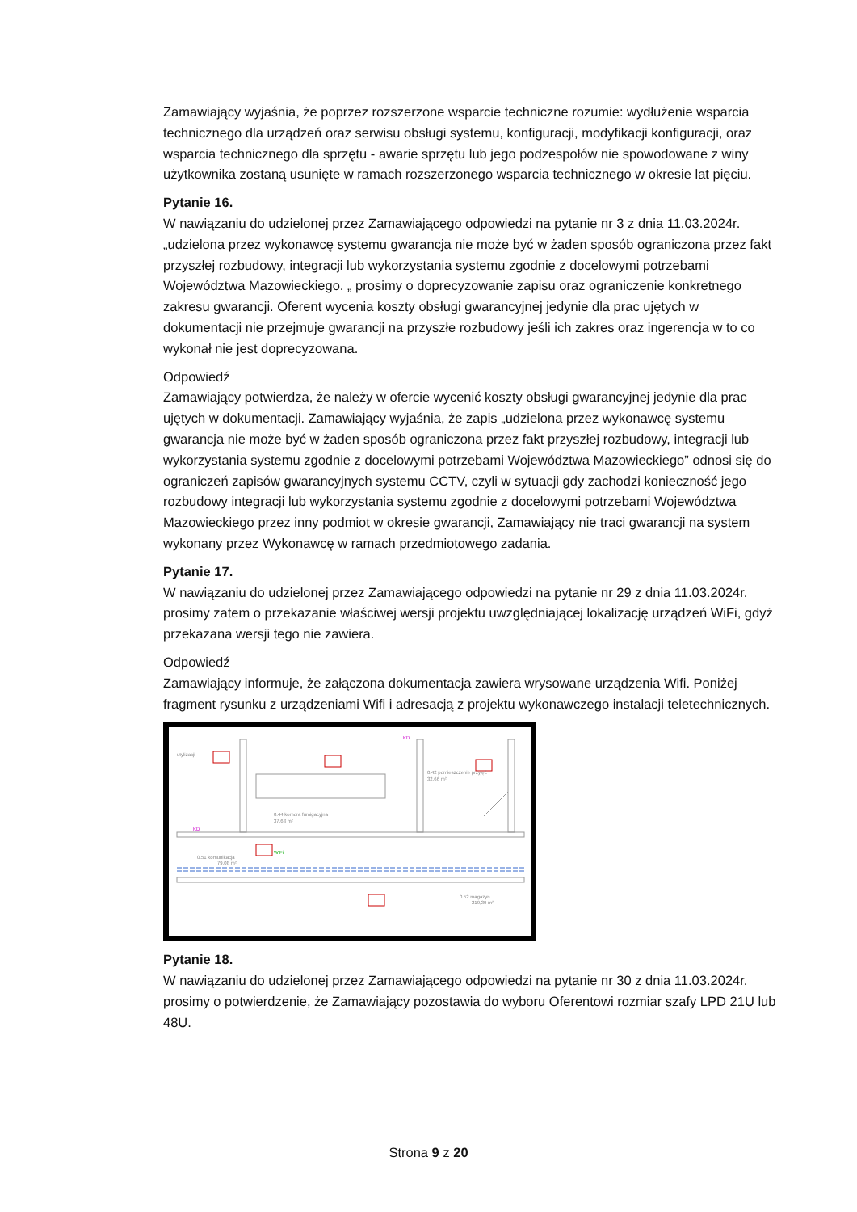Zamawiający wyjaśnia, że poprzez rozszerzone wsparcie techniczne rozumie: wydłużenie wsparcia technicznego dla urządzeń oraz serwisu obsługi systemu, konfiguracji, modyfikacji konfiguracji, oraz wsparcia technicznego dla sprzętu - awarie sprzętu lub jego podzespołów nie spowodowane z winy użytkownika zostaną usunięte w ramach rozszerzonego wsparcia technicznego w okresie lat pięciu.
Pytanie 16.
W nawiązaniu do udzielonej przez Zamawiającego odpowiedzi na pytanie nr 3 z dnia 11.03.2024r. „udzielona przez wykonawcę systemu gwarancja nie może być w żaden sposób ograniczona przez fakt przyszłej rozbudowy, integracji lub wykorzystania systemu zgodnie z docelowymi potrzebami Województwa Mazowieckiego. „ prosimy o doprecyzowanie zapisu oraz ograniczenie konkretnego zakresu gwarancji. Oferent wycenia koszty obsługi gwarancyjnej jedynie dla prac ujętych w dokumentacji nie przejmuje gwarancji na przyszłe rozbudowy jeśli ich zakres oraz ingerencja w to co wykonał nie jest doprecyzowana.
Odpowiedź
Zamawiający potwierdza, że należy w ofercie wycenić koszty obsługi gwarancyjnej jedynie dla prac ujętych w dokumentacji. Zamawiający wyjaśnia, że zapis „udzielona przez wykonawcę systemu gwarancja nie może być w żaden sposób ograniczona przez fakt przyszłej rozbudowy, integracji lub wykorzystania systemu zgodnie z docelowymi potrzebami Województwa Mazowieckiego” odnosi się do ograniczeń zapisów gwarancyjnych systemu CCTV, czyli w sytuacji gdy zachodzi konieczność jego rozbudowy integracji lub wykorzystania systemu zgodnie z docelowymi potrzebami Województwa Mazowieckiego przez inny podmiot w okresie gwarancji, Zamawiający nie traci gwarancji na system wykonany przez Wykonawcę w ramach przedmiotowego zadania.
Pytanie 17.
W nawiązaniu do udzielonej przez Zamawiającego odpowiedzi na pytanie nr 29 z dnia 11.03.2024r. prosimy zatem o przekazanie właściwej wersji projektu uwzględniającej lokalizację urządzeń WiFi, gdyż przekazana wersji tego nie zawiera.
Odpowiedź
Zamawiający informuje, że załączona dokumentacja zawiera wrysowane urządzenia Wifi. Poniżej fragment rysunku z urządzeniami Wifi i adresacją z projektu wykonawczego instalacji teletechnicznych.
utylizacji
0.44 komora fumigacyjna
37,63 m²
0.42 pomieszczenie przyjęć
32,66 m²
0.51 komunikacja
79,08 m²
0.52 magazyn
219,39 m²
WiFi
KD
KD
Pytanie 18.
W nawiązaniu do udzielonej przez Zamawiającego odpowiedzi na pytanie nr 30 z dnia 11.03.2024r. prosimy o potwierdzenie, że Zamawiający pozostawia do wyboru Oferentowi rozmiar szafy LPD 21U lub 48U.
Strona 9 z 20